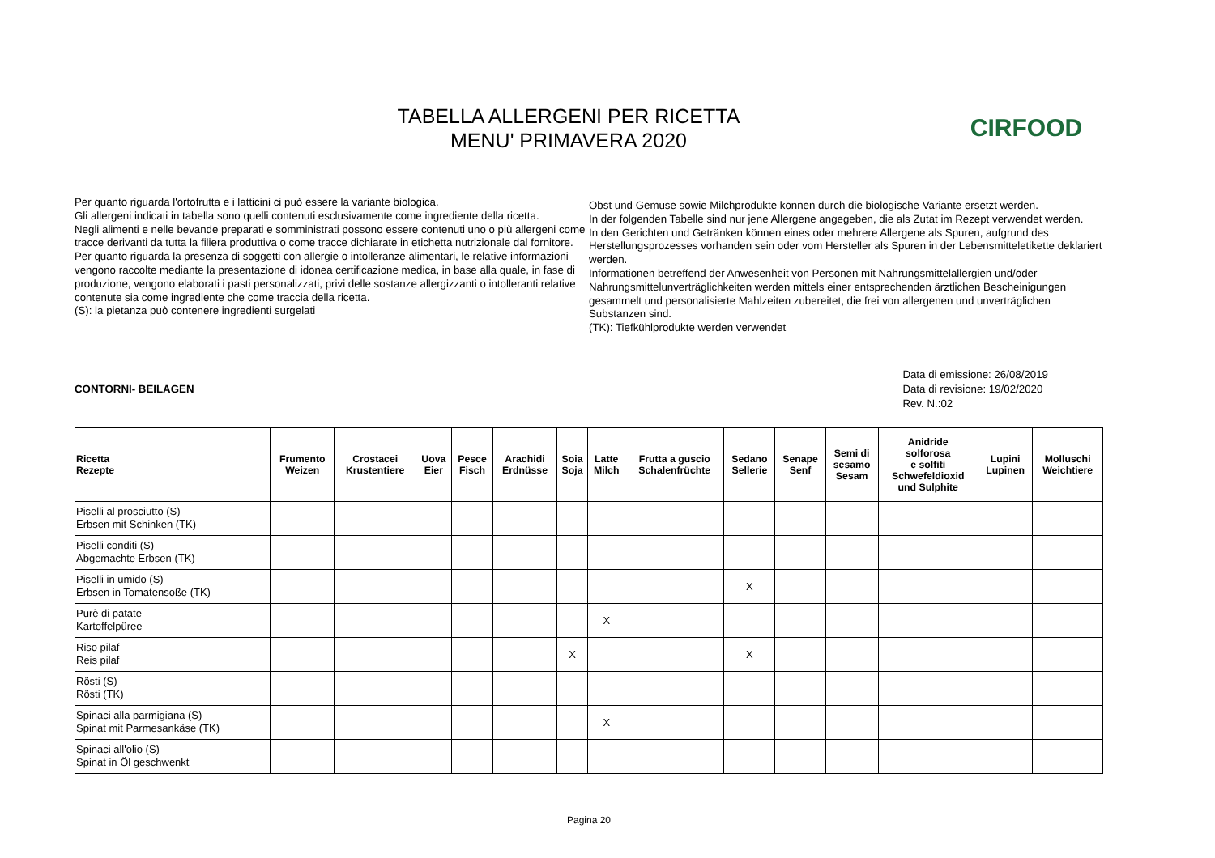TABELLA ALLERGENI PER RICETTA
MENU' PRIMAVERA 2020
CIRFOOD
Per quanto riguarda l'ortofrutta e i latticini ci può essere la variante biologica.
Gli allergeni indicati in tabella sono quelli contenuti esclusivamente come ingrediente della ricetta.
Negli alimenti e nelle bevande preparati e somministrati possono essere contenuti uno o più allergeni come tracce derivanti da tutta la filiera produttiva o come tracce dichiarate in etichetta nutrizionale dal fornitore.
Per quanto riguarda la presenza di soggetti con allergie o intolleranze alimentari, le relative informazioni vengono raccolte mediante la presentazione di idonea certificazione medica, in base alla quale, in fase di produzione, vengono elaborati i pasti personalizzati, privi delle sostanze allergizzanti o intolleranti relative contenute sia come ingrediente che come traccia della ricetta.
(S): la pietanza può contenere ingredienti surgelati
Obst und Gemüse sowie Milchprodukte können durch die biologische Variante ersetzt werden.
In der folgenden Tabelle sind nur jene Allergene angegeben, die als Zutat im Rezept verwendet werden.
In den Gerichten und Getränken können eines oder mehrere Allergene als Spuren, aufgrund des Herstellungsprozesses vorhanden sein oder vom Hersteller als Spuren in der Lebensmitteletikette deklariert werden.
Informationen betreffend der Anwesenheit von Personen mit Nahrungsmittelallergien und/oder Nahrungsmittelunverträglichkeiten werden mittels einer entsprechenden ärztlichen Bescheinigungen gesammelt und personalisierte Mahlzeiten zubereitet, die frei von allergenen und unverträglichen Substanzen sind.
(TK): Tiefkühlprodukte werden verwendet
CONTORNI- BEILAGEN
Data di emissione: 26/08/2019
Data di revisione: 19/02/2020
Rev. N.:02
| Ricetta Rezepte | Frumento Weizen | Crostacei Krustentiere | Uova Eier | Pesce Fisch | Arachidi Erdnüsse | Soia Soja | Latte Milch | Frutta a guscio Schalenfrüchte | Sedano Sellerie | Senape Senf | Semi di sesamo Sesam | Anidride solforosa e solfiti Schwefeldioxid und Sulphite | Lupini Lupinen | Molluschi Weichtiere |
| --- | --- | --- | --- | --- | --- | --- | --- | --- | --- | --- | --- | --- | --- | --- |
| Piselli al prosciutto (S) Erbsen mit Schinken (TK) | | | | | | | | | | | | | | |
| Piselli conditi (S) Abgemachte Erbsen (TK) | | | | | | | | | | | | | | |
| Piselli in umido (S) Erbsen in Tomatensoße (TK) | | | | | | | | | X | | | | | |
| Purè di patate Kartoffelpüree | | | | | | | X | | | | | | | |
| Riso pilaf Reis pilaf | | | | | | X | | | X | | | | | |
| Rösti (S) Rösti (TK) | | | | | | | | | | | | | | |
| Spinaci alla parmigiana (S) Spinat mit Parmesankäse (TK) | | | | | | | X | | | | | | | |
| Spinaci all'olio (S) Spinat in Öl geschwenkt | | | | | | | | | | | | | | |
Pagina 20